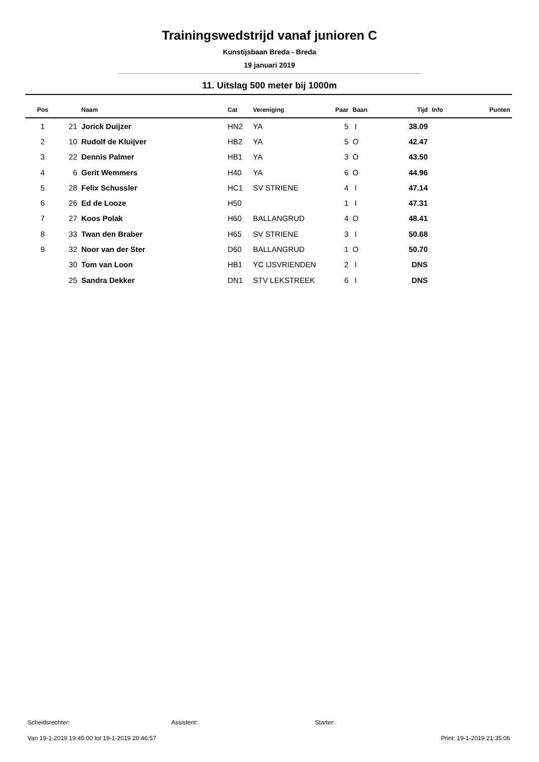Trainingswedstrijd vanaf junioren C
Kunstijsbaan Breda - Breda
19 januari 2019
11. Uitslag 500 meter bij 1000m
| Pos | | Naam | Cat | Vereniging | Paar | Baan | Tijd | Info | Punten |
| --- | --- | --- | --- | --- | --- | --- | --- | --- | --- |
| 1 | 21 | Jorick Duijzer | HN2 | YA | 5 | I | 38.09 | | |
| 2 | 10 | Rudolf de Kluijver | HB2 | YA | 5 | O | 42.47 | | |
| 3 | 22 | Dennis Palmer | HB1 | YA | 3 | O | 43.50 | | |
| 4 | 6 | Gerit Wemmers | H40 | YA | 6 | O | 44.96 | | |
| 5 | 28 | Felix Schussler | HC1 | SV STRIENE | 4 | I | 47.14 | | |
| 6 | 26 | Ed de Looze | H50 | | 1 | I | 47.31 | | |
| 7 | 27 | Koos Polak | H60 | BALLANGRUD | 4 | O | 48.41 | | |
| 8 | 33 | Twan den Braber | H65 | SV STRIENE | 3 | I | 50.68 | | |
| 9 | 32 | Noor van der Ster | D60 | BALLANGRUD | 1 | O | 50.70 | | |
| | 30 | Tom van Loon | HB1 | YC IJSVRIENDEN | 2 | I | DNS | | |
| | 25 | Sandra Dekker | DN1 | STV LEKSTREEK | 6 | I | DNS | | |
Scheidsrechter: Assistent: Starter:
Van 19-1-2019 19:45:00 tot 19-1-2019 20:46:57 Print: 19-1-2019 21:35:06